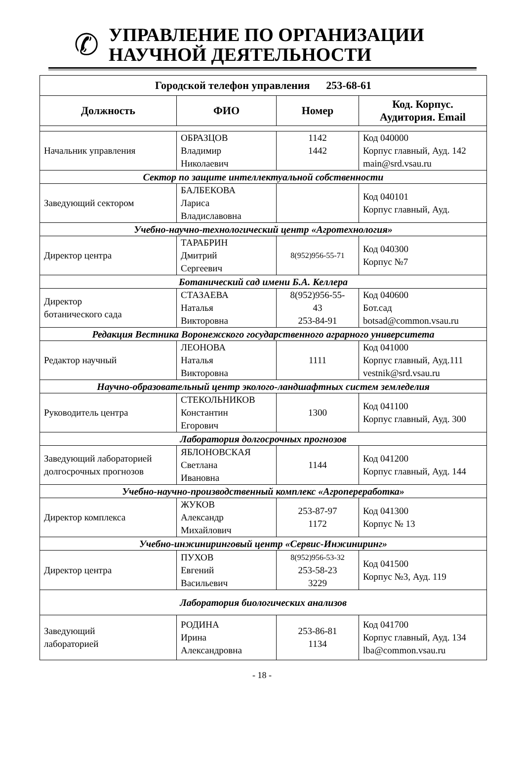✆
УПРАВЛЕНИЕ ПО ОРГАНИЗАЦИИ
НАУЧНОЙ ДЕЯТЕЛЬНОСТИ
| Городской телефон управления 253-68-61 | | | |
| --- | --- | --- | --- |
| Должность | ФИО | Номер | Код. Корпус. Аудитория. Email |
| Начальник управления | ОБРАЗЦОВ Владимир Николаевич | 1142 1442 | Код 040000 Корпус главный, Ауд. 142 main@srd.vsau.ru |
| Сектор по защите интеллектуальной собственности | | | |
| Заведующий сектором | БАЛБЕКОВА Лариса Владиславовна | | Код 040101 Корпус главный, Ауд. |
| Учебно-научно-технологический центр «Агротехнология» | | | |
| Директор центра | ТАРАБРИН Дмитрий Сергеевич | 8(952)956-55-71 | Код 040300 Корпус №7 |
| Ботанический сад имени Б.А. Келлера | | | |
| Директор ботанического сада | СТАЗАЕВА Наталья Викторовна | 8(952)956-55- 43 253-84-91 | Код 040600 Бот.сад botsad@common.vsau.ru |
| Редакция Вестника Воронежского государственного аграрного университета | | | |
| Редактор научный | ЛЕОНОВА Наталья Викторовна | 1111 | Код 041000 Корпус главный, Ауд.111 vestnik@srd.vsau.ru |
| Научно-образовательный центр эколого-ландшафтных систем земледелия | | | |
| Руководитель центра | СТЕКОЛЬНИКОВ Константин Егорович | 1300 | Код 041100 Корпус главный, Ауд. 300 |
| Лаборатория долгосрочных прогнозов | | | |
| Заведующий лабораторией долгосрочных прогнозов | ЯБЛОНОВСКАЯ Светлана Ивановна | 1144 | Код 041200 Корпус главный, Ауд. 144 |
| Учебно-научно-производственный комплекс «Агропереработка» | | | |
| Директор комплекса | ЖУКОВ Александр Михайлович | 253-87-97 1172 | Код 041300 Корпус № 13 |
| Учебно-инжиниринговый центр «Сервис-Инжиниринг» | | | |
| Директор центра | ПУХОВ Евгений Васильевич | 8(952)956-53-32 253-58-23 3229 | Код 041500 Корпус №3, Ауд. 119 |
| Лаборатория биологических анализов | | | |
| Заведующий лабораторией | РОДИНА Ирина Александровна | 253-86-81 1134 | Код 041700 Корпус главный, Ауд. 134 lba@common.vsau.ru |
- 18 -